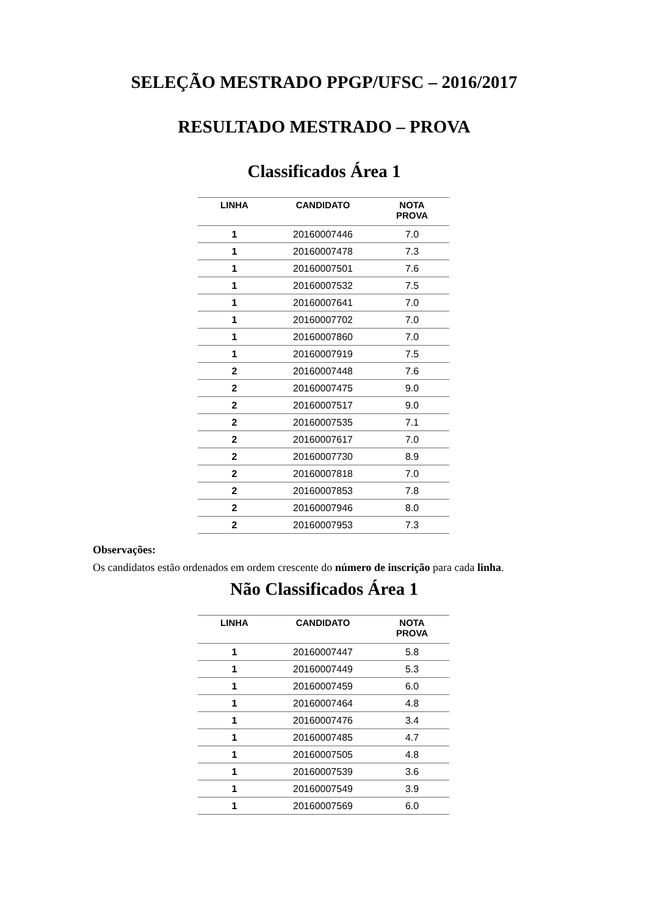SELEÇÃO MESTRADO PPGP/UFSC – 2016/2017
RESULTADO MESTRADO – PROVA
Classificados Área 1
| LINHA | CANDIDATO | NOTA PROVA |
| --- | --- | --- |
| 1 | 20160007446 | 7.0 |
| 1 | 20160007478 | 7.3 |
| 1 | 20160007501 | 7.6 |
| 1 | 20160007532 | 7.5 |
| 1 | 20160007641 | 7.0 |
| 1 | 20160007702 | 7.0 |
| 1 | 20160007860 | 7.0 |
| 1 | 20160007919 | 7.5 |
| 2 | 20160007448 | 7.6 |
| 2 | 20160007475 | 9.0 |
| 2 | 20160007517 | 9.0 |
| 2 | 20160007535 | 7.1 |
| 2 | 20160007617 | 7.0 |
| 2 | 20160007730 | 8.9 |
| 2 | 20160007818 | 7.0 |
| 2 | 20160007853 | 7.8 |
| 2 | 20160007946 | 8.0 |
| 2 | 20160007953 | 7.3 |
Observações:
Os candidatos estão ordenados em ordem crescente do número de inscrição para cada linha.
Não Classificados Área 1
| LINHA | CANDIDATO | NOTA PROVA |
| --- | --- | --- |
| 1 | 20160007447 | 5.8 |
| 1 | 20160007449 | 5.3 |
| 1 | 20160007459 | 6.0 |
| 1 | 20160007464 | 4.8 |
| 1 | 20160007476 | 3.4 |
| 1 | 20160007485 | 4.7 |
| 1 | 20160007505 | 4.8 |
| 1 | 20160007539 | 3.6 |
| 1 | 20160007549 | 3.9 |
| 1 | 20160007569 | 6.0 |